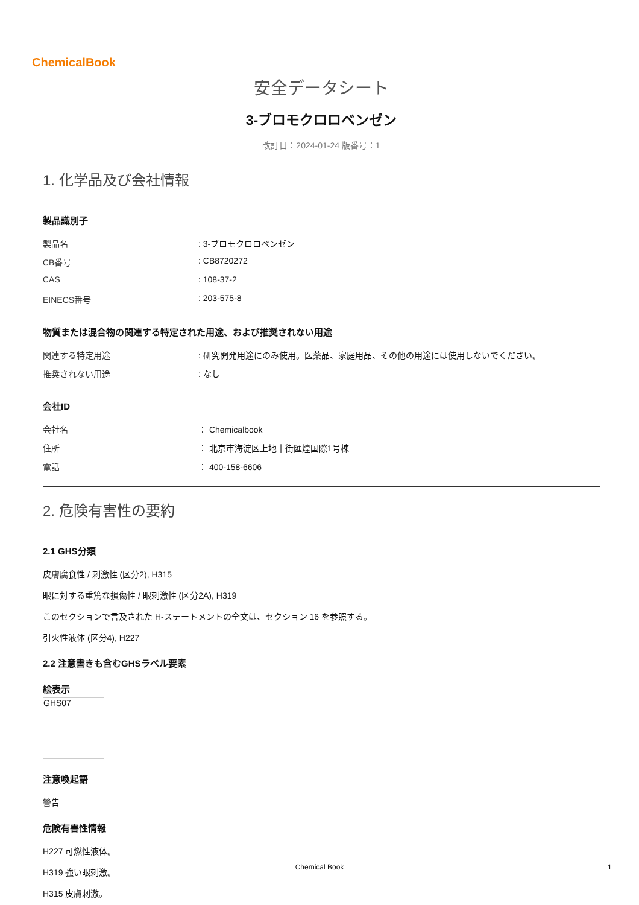ChemicalBook
安全データシート
3-ブロモクロロベンゼン
改訂日：2024-01-24 版番号：1
1. 化学品及び会社情報
製品識別子
製品名: 3-ブロモクロロベンゼン
CB番号: CB8720272
CAS: 108-37-2
EINECS番号: 203-575-8
物質または混合物の関連する特定された用途、および推奨されない用途
関連する特定用途: 研究開発用途にのみ使用。医薬品、家庭用品、その他の用途には使用しないでください。
推奨されない用途: なし
会社ID
会社名 ： Chemicalbook
住所 ： 北京市海淀区上地十街匯煌国際1号棟
電話 ： 400-158-6606
2. 危険有害性の要約
2.1 GHS分類
皮膚腐食性 / 刺激性 (区分2), H315
眼に対する重篤な損傷性 / 眼刺激性 (区分2A), H319
このセクションで言及された H-ステートメントの全文は、セクション 16 を参照する。
引火性液体 (区分4), H227
2.2 注意書きも含むGHSラベル要素
絵表示
GHS07
注意喚起語
警告
危険有害性情報
H227 可燃性液体。
H319 強い眼刺激。
H315 皮膚刺激。
Chemical Book 1